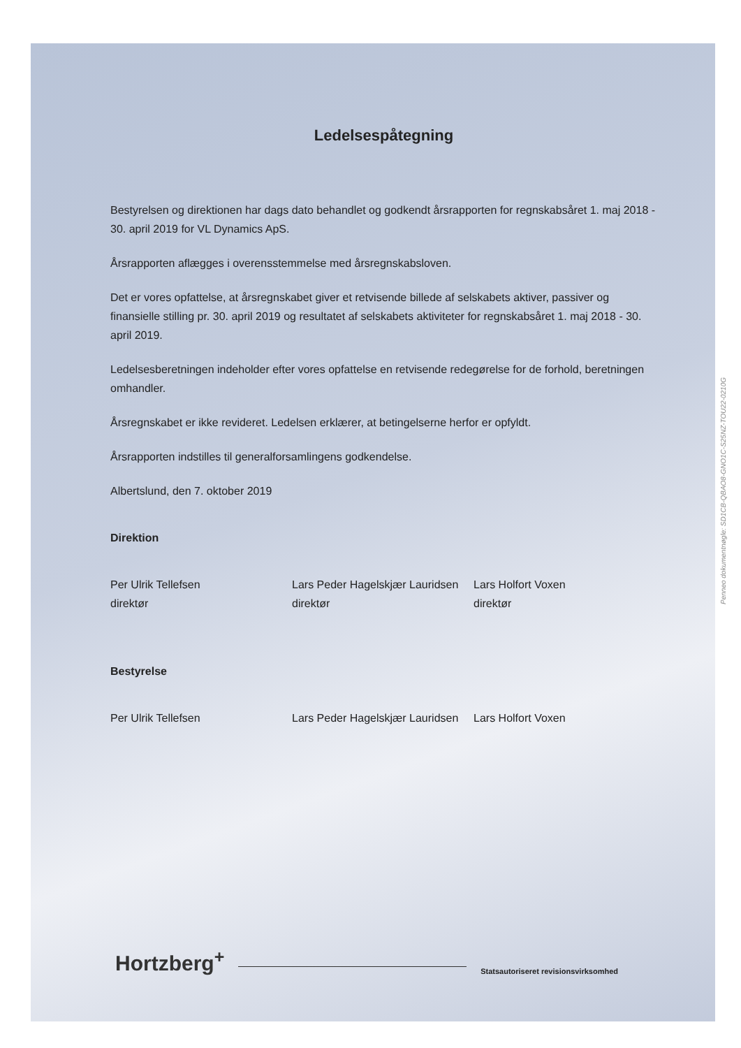Ledelsespåtegning
Bestyrelsen og direktionen har dags dato behandlet og godkendt årsrapporten for regnskabsåret 1. maj 2018 - 30. april 2019 for VL Dynamics ApS.
Årsrapporten aflægges i overensstemmelse med årsregnskabsloven.
Det er vores opfattelse, at årsregnskabet giver et retvisende billede af selskabets aktiver, passiver og finansielle stilling pr. 30. april 2019 og resultatet af selskabets aktiviteter for regnskabsåret 1. maj 2018 - 30. april 2019.
Ledelsesberetningen indeholder efter vores opfattelse en retvisende redegørelse for de forhold, beretningen omhandler.
Årsregnskabet er ikke revideret. Ledelsen erklærer, at betingelserne herfor er opfyldt.
Årsrapporten indstilles til generalforsamlingens godkendelse.
Albertslund, den 7. oktober 2019
Direktion
Per Ulrik Tellefsen
direktør
Lars Peder Hagelskjær Lauridsen
direktør
Lars Holfort Voxen
direktør
Bestyrelse
Per Ulrik Tellefsen Lars Peder Hagelskjær Lauridsen
Lars Holfort Voxen
Hortzberg<sup>+</sup> Statsautoriseret revisionsvirksomhed
Penneo dokumentnøgle: SD1CB-QBAO8-GNO1C-S25NZ-TOU22-0210G